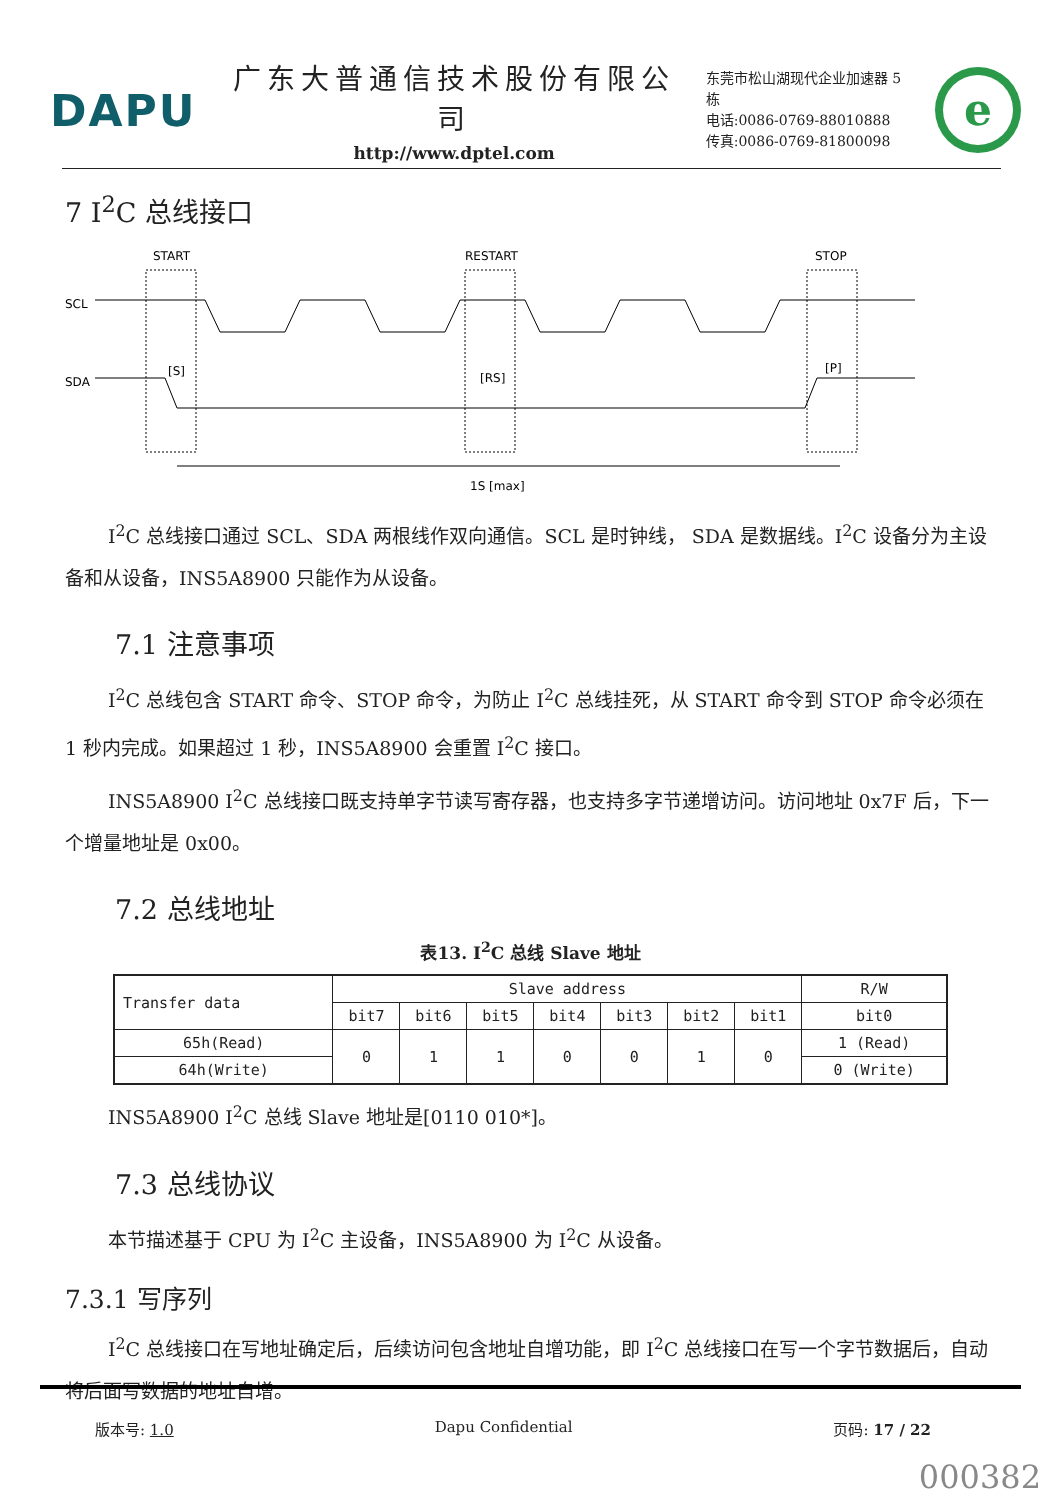DAPU
广东大普通信技术股份有限公司
http://www.dptel.com
东莞市松山湖现代企业加速器 5 栋
电话:0086-0769-88010888
传真:0086-0769-81800098
e
7 I<sup>2</sup>C 总线接口
START
RESTART
STOP
SCL
SDA
[S]
[RS]
[P]
1S [max]
I<sup>2</sup>C 总线接口通过 SCL、SDA 两根线作双向通信。SCL 是时钟线， SDA 是数据线。I<sup>2</sup>C 设备分为主设备和从设备，INS5A8900 只能作为从设备。
7.1 注意事项
I<sup>2</sup>C 总线包含 START 命令、STOP 命令，为防止 I<sup>2</sup>C 总线挂死，从 START 命令到 STOP 命令必须在 1 秒内完成。如果超过 1 秒，INS5A8900 会重置 I<sup>2</sup>C 接口。
INS5A8900 I<sup>2</sup>C 总线接口既支持单字节读写寄存器，也支持多字节递增访问。访问地址 0x7F 后，下一个增量地址是 0x00。
7.2 总线地址
表13. I<sup>2</sup>C 总线 Slave 地址
| Transfer data | Slave address | | | | | | | R/W |
| --- | --- | --- | --- | --- | --- | --- | --- | --- |
| | bit7 | bit6 | bit5 | bit4 | bit3 | bit2 | bit1 | bit0 |
| 65h(Read) | 0 | 1 | 1 | 0 | 0 | 1 | 0 | 1 (Read) |
| 64h(Write) | | | | | | | | 0 (Write) |
INS5A8900 I<sup>2</sup>C 总线 Slave 地址是[0110 010*]。
7.3 总线协议
本节描述基于 CPU 为 I<sup>2</sup>C 主设备，INS5A8900 为 I<sup>2</sup>C 从设备。
7.3.1 写序列
I<sup>2</sup>C 总线接口在写地址确定后，后续访问包含地址自增功能，即 I<sup>2</sup>C 总线接口在写一个字节数据后，自动将后面写数据的地址自增。
版本号: 1.0 Dapu Confidential 页码: 17 / 22
000382